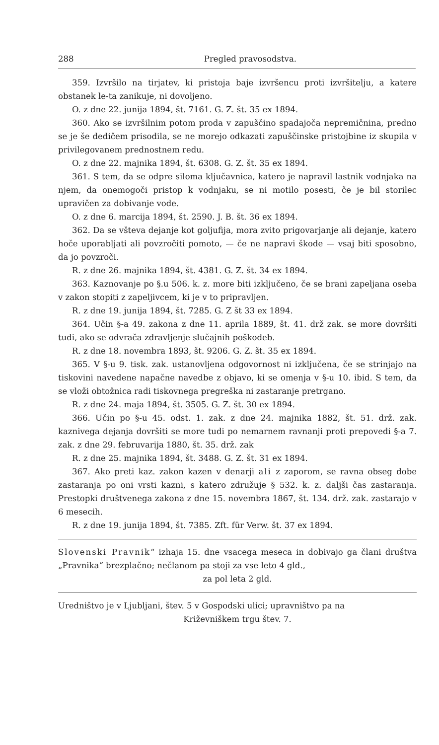288 Pregled pravosodstva.
359. Izvršilo na tirjatev, ki pristoja baje izvršencu proti izvršitelju, a katere obstanek le-ta zanikuje, ni dovoljeno.
O. z dne 22. junija 1894, št. 7161. G. Z. št. 35 ex 1894.
360. Ako se izvršilnim potom proda v zapuščino spadajoča nepremičnina, predno se je še dedičem prisodila, se ne morejo odkazati zapuščinske pristojbine iz skupila v privilegovanem prednostnem redu.
O. z dne 22. majnika 1894, št. 6308. G. Z. št. 35 ex 1894.
361. S tem, da se odpre siloma ključavnica, katero je napravil lastnik vodnjaka na njem, da onemogoči pristop k vodnjaku, se ni motilo posesti, če je bil storilec upravičen za dobivanje vode.
O. z dne 6. marcija 1894, št. 2590. J. B. št. 36 ex 1894.
362. Da se všteva dejanje kot goljufija, mora zvito prigovarjanje ali dejanje, katero hoče uporabljati ali povzročiti pomoto, — če ne napravi škode — vsaj biti sposobno, da jo povzroči.
R. z dne 26. majnika 1894, št. 4381. G. Z. št. 34 ex 1894.
363. Kaznovanje po §.u 506. k. z. more biti izključeno, če se brani zapeljana oseba v zakon stopiti z zapeljivcem, ki je v to pripravljen.
R. z dne 19. junija 1894, št. 7285. G. Z št 33 ex 1894.
364. Učin §-a 49. zakona z dne 11. aprila 1889, št. 41. drž zak. se more dovršiti tudi, ako se odvrača zdravljenje slučajnih poškodeb.
R. z dne 18. novembra 1893, št. 9206. G. Z. št. 35 ex 1894.
365. V §-u 9. tisk. zak. ustanovljena odgovornost ni izključena, če se strinjajo na tiskovini navedene napačne navedbe z objavo, ki se omenja v §-u 10. ibid. S tem, da se vloži obtožnica radi tiskovnega pregreška ni zastaranje pretrgano.
R. z dne 24. maja 1894, št. 3505. G. Z. št. 30 ex 1894.
366. Učin po §-u 45. odst. 1. zak. z dne 24. majnika 1882, št. 51. drž. zak. kaznivega dejanja dovršiti se more tudi po nemarnem ravnanji proti prepovedi §-a 7. zak. z dne 29. februvarija 1880, št. 35. drž. zak
R. z dne 25. majnika 1894, št. 3488. G. Z. št. 31 ex 1894.
367. Ako preti kaz. zakon kazen v denarji ali z zaporom, se ravna obseg dobe zastaranja po oni vrsti kazni, s katero združuje § 532. k. z. daljši čas zastaranja. Prestopki društvenega zakona z dne 15. novembra 1867, št. 134. drž. zak. zastarajo v 6 mesecih.
R. z dne 19. junija 1894, št. 7385. Zft. für Verw. št. 37 ex 1894.
Slovenski Pravnik“ izhaja 15. dne vsacega meseca in dobivajo ga člani društva „Pravnika“ brezplačno; nečlanom pa stoji za vse leto 4 gld.,
za pol leta 2 gld.
Uredništvo je v Ljubljani, štev. 5 v Gospodski ulici; upravništvo pa na
Križevniškem trgu štev. 7.